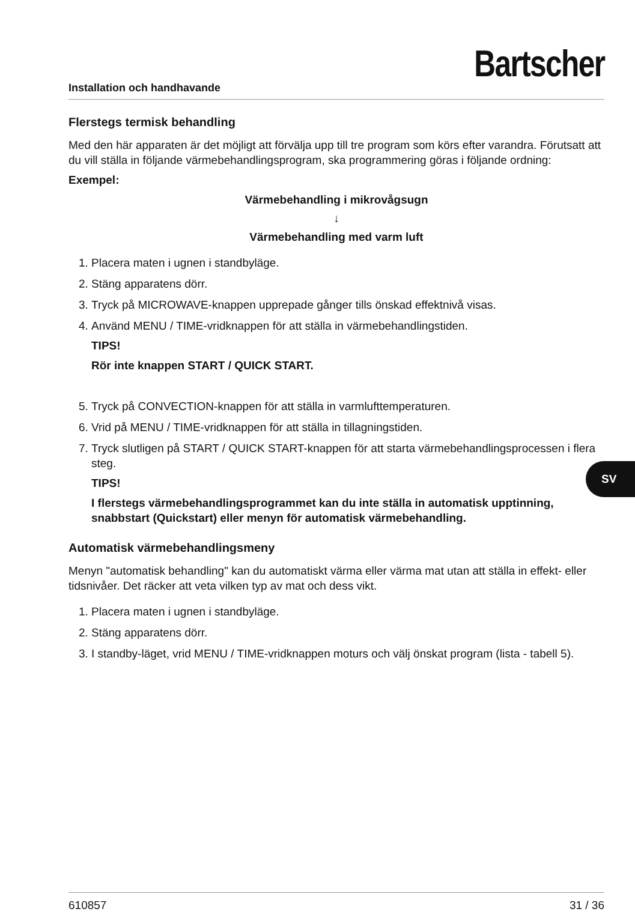Installation och handhavande
Bartscher
Flerstegs termisk behandling
Med den här apparaten är det möjligt att förvälja upp till tre program som körs efter varandra. Förutsatt att du vill ställa in följande värmebehandlingsprogram, ska programmering göras i följande ordning:
Exempel:
Värmebehandling i mikrovågsugn
↓
Värmebehandling med varm luft
1. Placera maten i ugnen i standbyläge.
2. Stäng apparatens dörr.
3. Tryck på MICROWAVE-knappen upprepade gånger tills önskad effektnivå visas.
4. Använd MENU / TIME-vridknappen för att ställa in värmebehandlingstiden.
TIPS!
Rör inte knappen START / QUICK START.
5. Tryck på CONVECTION-knappen för att ställa in varmlufttemperaturen.
6. Vrid på MENU / TIME-vridknappen för att ställa in tillagningstiden.
7. Tryck slutligen på START / QUICK START-knappen för att starta värmebehandlingsprocessen i flera steg.
TIPS!
I flerstegs värmebehandlingsprogrammet kan du inte ställa in automatisk upptinning, snabbstart (Quickstart) eller menyn för automatisk värmebehandling.
Automatisk värmebehandlingsmeny
Menyn "automatisk behandling" kan du automatiskt värma eller värma mat utan att ställa in effekt- eller tidsnivåer. Det räcker att veta vilken typ av mat och dess vikt.
1. Placera maten i ugnen i standbyläge.
2. Stäng apparatens dörr.
3. I standby-läget, vrid MENU / TIME-vridknappen moturs och välj önskat program (lista - tabell 5).
SV
610857 31 / 36